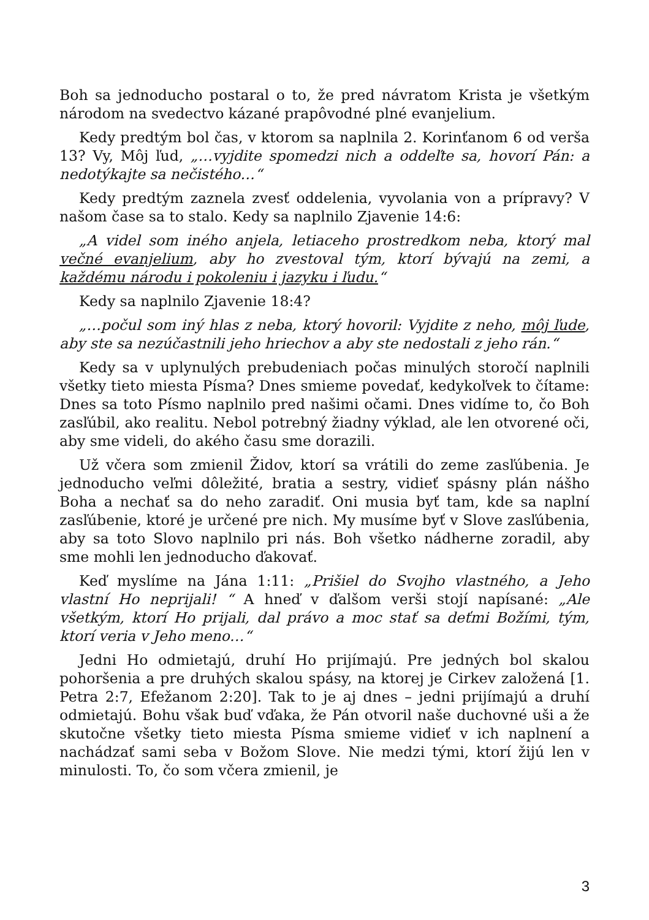Boh sa jednoducho postaral o to, že pred návratom Krista je všetkým národom na svedectvo kázané prapôvodné plné evanjelium.
Kedy predtým bol čas, v ktorom sa naplnila 2. Korinťanom 6 od verša 13? Vy, Môj ľud, „…vyjdite spomedzi nich a oddeľte sa, hovorí Pán: a nedotýkajte sa nečistého…“
Kedy predtým zaznela zvesť oddelenia, vyvolania von a prípravy? V našom čase sa to stalo. Kedy sa naplnilo Zjavenie 14:6:
„A videl som iného anjela, letiaceho prostredkom neba, ktorý mal večné evanjelium, aby ho zvestoval tým, ktorí bývajú na zemi, a každému národu i pokoleniu i jazyku i ľudu.“
Kedy sa naplnilo Zjavenie 18:4?
„…počul som iný hlas z neba, ktorý hovoril: Vyjdite z neho, môj ľude, aby ste sa nezúčastnili jeho hriechov a aby ste nedostali z jeho rán.“
Kedy sa v uplynulých prebudeniach počas minulých storočí naplnili všetky tieto miesta Písma? Dnes smieme povedať, kedykoľvek to čítame: Dnes sa toto Písmo naplnilo pred našimi očami. Dnes vidíme to, čo Boh zasľúbil, ako realitu. Nebol potrebný žiadny výklad, ale len otvorené oči, aby sme videli, do akého času sme dorazili.
Už včera som zmienil Židov, ktorí sa vrátili do zeme zasľúbenia. Je jednoducho veľmi dôležité, bratia a sestry, vidieť spásny plán nášho Boha a nechať sa do neho zaradiť. Oni musia byť tam, kde sa naplní zasľúbenie, ktoré je určené pre nich. My musíme byť v Slove zasľúbenia, aby sa toto Slovo naplnilo pri nás. Boh všetko nádherne zoradil, aby sme mohli len jednoducho ďakovať.
Keď myslíme na Jána 1:11: „Prišiel do Svojho vlastného, a Jeho vlastní Ho neprijali! “ A hneď v ďalšom verši stojí napísané: „Ale všetkým, ktorí Ho prijali, dal právo a moc stať sa deťmi Božími, tým, ktorí veria v Jeho meno…“
Jedni Ho odmietajú, druhí Ho prijímajú. Pre jedných bol skalou pohoršenia a pre druhých skalou spásy, na ktorej je Cirkev založená [1. Petra 2:7, Efežanom 2:20]. Tak to je aj dnes – jedni prijímajú a druhí odmietajú. Bohu však buď vďaka, že Pán otvoril naše duchovné uši a že skutočne všetky tieto miesta Písma smieme vidieť v ich naplnení a nachádzať sami seba v Božom Slove. Nie medzi tými, ktorí žijú len v minulosti. To, čo som včera zmienil, je
3